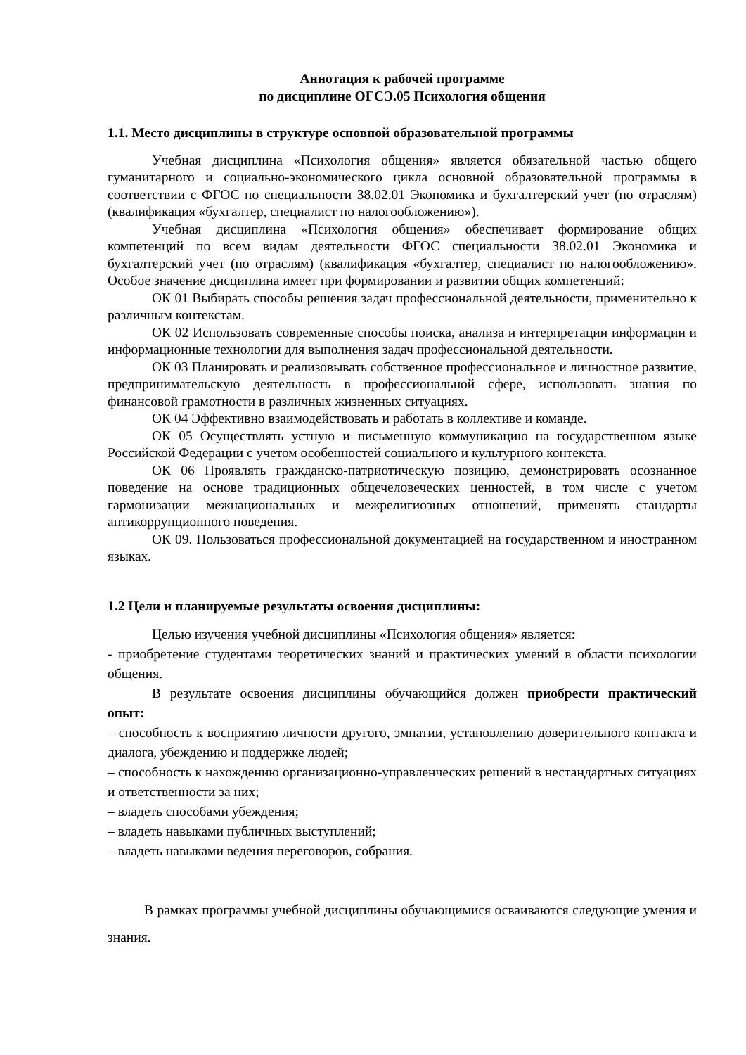Аннотация к рабочей программе
по дисциплине ОГСЭ.05 Психология общения
1.1. Место дисциплины в структуре основной образовательной программы
Учебная дисциплина «Психология общения» является обязательной частью общего гуманитарного и социально-экономического цикла основной образовательной программы в соответствии с ФГОС по специальности 38.02.01 Экономика и бухгалтерский учет (по отраслям) (квалификация «бухгалтер, специалист по налогообложению»).
Учебная дисциплина «Психология общения» обеспечивает формирование общих компетенций по всем видам деятельности ФГОС специальности 38.02.01 Экономика и бухгалтерский учет (по отраслям) (квалификация «бухгалтер, специалист по налогообложению». Особое значение дисциплина имеет при формировании и развитии общих компетенций:
ОК 01 Выбирать способы решения задач профессиональной деятельности, применительно к различным контекстам.
ОК 02 Использовать современные способы поиска, анализа и интерпретации информации и информационные технологии для выполнения задач профессиональной деятельности.
ОК 03 Планировать и реализовывать собственное профессиональное и личностное развитие, предпринимательскую деятельность в профессиональной сфере, использовать знания по финансовой грамотности в различных жизненных ситуациях.
ОК 04 Эффективно взаимодействовать и работать в коллективе и команде.
ОК 05 Осуществлять устную и письменную коммуникацию на государственном языке Российской Федерации с учетом особенностей социального и культурного контекста.
ОК 06 Проявлять гражданско-патриотическую позицию, демонстрировать осознанное поведение на основе традиционных общечеловеческих ценностей, в том числе с учетом гармонизации межнациональных и межрелигиозных отношений, применять стандарты антикоррупционного поведения.
ОК 09. Пользоваться профессиональной документацией на государственном и иностранном языках.
1.2 Цели и планируемые результаты освоения дисциплины:
Целью изучения учебной дисциплины «Психология общения» является:
- приобретение студентами теоретических знаний и практических умений в области психологии общения.
В результате освоения дисциплины обучающийся должен приобрести практический опыт:
– способность к восприятию личности другого, эмпатии, установлению доверительного контакта и диалога, убеждению и поддержке людей;
– способность к нахождению организационно-управленческих решений в нестандартных ситуациях и ответственности за них;
– владеть способами убеждения;
– владеть навыками публичных выступлений;
– владеть навыками ведения переговоров, собрания.
В рамках программы учебной дисциплины обучающимися осваиваются следующие умения и знания.